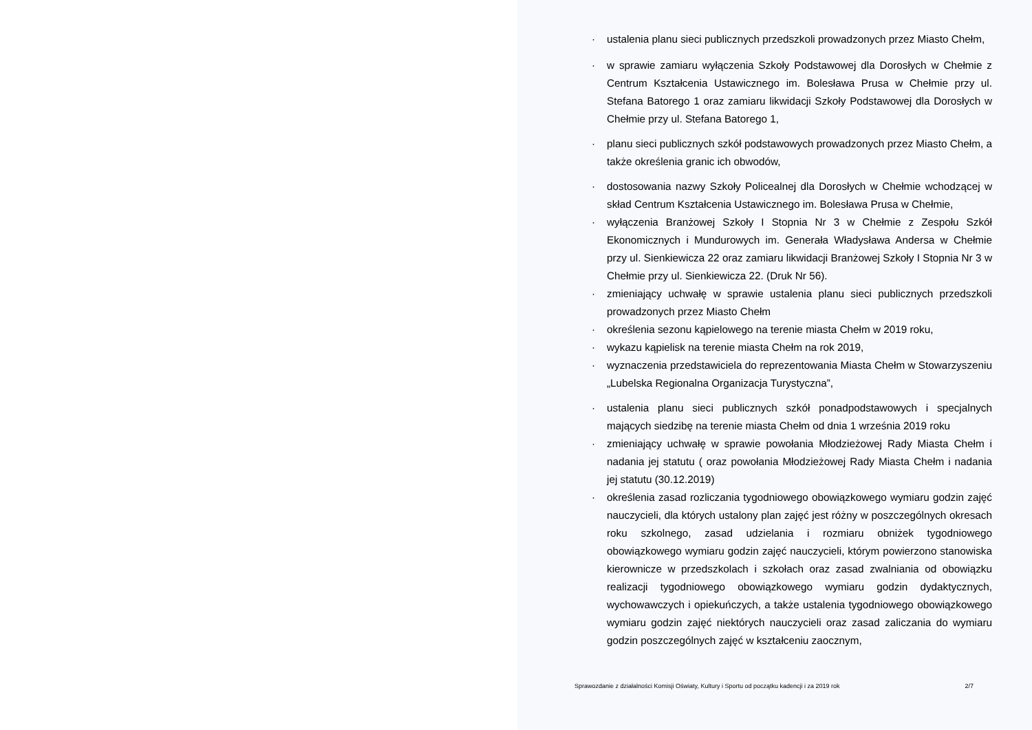· ustalenia planu sieci publicznych przedszkoli prowadzonych przez Miasto Chełm,
· w sprawie zamiaru wyłączenia Szkoły Podstawowej dla Dorosłych w Chełmie z Centrum Kształcenia Ustawicznego im. Bolesława Prusa w Chełmie przy ul. Stefana Batorego 1 oraz zamiaru likwidacji Szkoły Podstawowej dla Dorosłych w Chełmie przy ul. Stefana Batorego 1,
· planu sieci publicznych szkół podstawowych prowadzonych przez Miasto Chełm, a także określenia granic ich obwodów,
· dostosowania nazwy Szkoły Policealnej dla Dorosłych w Chełmie wchodzącej w skład Centrum Kształcenia Ustawicznego im. Bolesława Prusa w Chełmie,
· wyłączenia Branżowej Szkoły I Stopnia Nr 3 w Chełmie z Zespołu Szkół Ekonomicznych i Mundurowych im. Generała Władysława Andersa w Chełmie przy ul. Sienkiewicza 22 oraz zamiaru likwidacji Branżowej Szkoły I Stopnia Nr 3 w Chełmie przy ul. Sienkiewicza 22. (Druk Nr 56).
· zmieniający uchwałę w sprawie ustalenia planu sieci publicznych przedszkoli prowadzonych przez Miasto Chełm
· określenia sezonu kąpielowego na terenie miasta Chełm w 2019 roku,
· wykazu kąpielisk na terenie miasta Chełm na rok 2019,
· wyznaczenia przedstawiciela do reprezentowania Miasta Chełm w Stowarzyszeniu „Lubelska Regionalna Organizacja Turystyczna”,
· ustalenia planu sieci publicznych szkół ponadpodstawowych i specjalnych mających siedzibę na terenie miasta Chełm od dnia 1 września 2019 roku
· zmieniający uchwałę w sprawie powołania Młodzieżowej Rady Miasta Chełm i nadania jej statutu ( oraz powołania Młodzieżowej Rady Miasta Chełm i nadania jej statutu (30.12.2019)
· określenia zasad rozliczania tygodniowego obowiązkowego wymiaru godzin zajęć nauczycieli, dla których ustalony plan zajęć jest różny w poszczególnych okresach roku szkolnego, zasad udzielania i rozmiaru obniżek tygodniowego obowiązkowego wymiaru godzin zajęć nauczycieli, którym powierzono stanowiska kierownicze w przedszkolach i szkołach oraz zasad zwalniania od obowiązku realizacji tygodniowego obowiązkowego wymiaru godzin dydaktycznych, wychowawczych i opiekuńczych, a także ustalenia tygodniowego obowiązkowego wymiaru godzin zajęć niektórych nauczycieli oraz zasad zaliczania do wymiaru godzin poszczególnych zajęć w kształceniu zaocznym,
Sprawozdanie z działalności Komisji Oświaty, Kultury i Sportu od początku kadencji i za 2019 rok 2/7